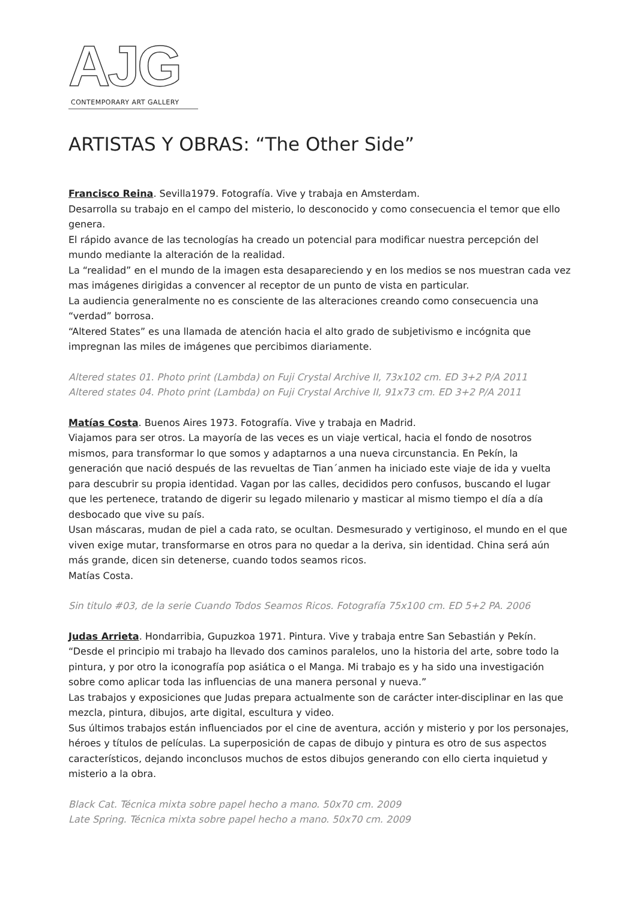AJG
CONTEMPORARY ART GALLERY
ARTISTAS Y OBRAS: “The Other Side”
Francisco Reina. Sevilla1979. Fotografía. Vive y trabaja en Amsterdam.
Desarrolla su trabajo en el campo del misterio, lo desconocido y como consecuencia el temor que ello genera.
El rápido avance de las tecnologías ha creado un potencial para modificar nuestra percepción del mundo mediante la alteración de la realidad.
La “realidad” en el mundo de la imagen esta desapareciendo y en los medios se nos muestran cada vez mas imágenes dirigidas a convencer al receptor de un punto de vista en particular.
La audiencia generalmente no es consciente de las alteraciones creando como consecuencia una “verdad” borrosa.
“Altered States” es una llamada de atención hacia el alto grado de subjetivismo e incógnita que impregnan las miles de imágenes que percibimos diariamente.
Altered states 01. Photo print (Lambda) on Fuji Crystal Archive II, 73x102 cm. ED 3+2 P/A 2011
Altered states 04. Photo print (Lambda) on Fuji Crystal Archive II, 91x73 cm. ED 3+2 P/A 2011
Matías Costa. Buenos Aires 1973. Fotografía. Vive y trabaja en Madrid.
Viajamos para ser otros. La mayoría de las veces es un viaje vertical, hacia el fondo de nosotros mismos, para transformar lo que somos y adaptarnos a una nueva circunstancia. En Pekín, la generación que nació después de las revueltas de Tian´anmen ha iniciado este viaje de ida y vuelta para descubrir su propia identidad. Vagan por las calles, decididos pero confusos, buscando el lugar que les pertenece, tratando de digerir su legado milenario y masticar al mismo tiempo el día a día desbocado que vive su país.
Usan máscaras, mudan de piel a cada rato, se ocultan. Desmesurado y vertiginoso, el mundo en el que viven exige mutar, transformarse en otros para no quedar a la deriva, sin identidad. China será aún más grande, dicen sin detenerse, cuando todos seamos ricos.
Matías Costa.
Sin titulo #03, de la serie Cuando Todos Seamos Ricos. Fotografía 75x100 cm. ED 5+2 PA. 2006
Judas Arrieta. Hondarribia, Gupuzkoa 1971. Pintura. Vive y trabaja entre San Sebastián y Pekín.
“Desde el principio mi trabajo ha llevado dos caminos paralelos, uno la historia del arte, sobre todo la pintura, y por otro la iconografía pop asiática o el Manga. Mi trabajo es y ha sido una investigación sobre como aplicar toda las influencias de una manera personal y nueva.”
Las trabajos y exposiciones que Judas prepara actualmente son de carácter inter-disciplinar en las que mezcla, pintura, dibujos, arte digital, escultura y video.
Sus últimos trabajos están influenciados por el cine de aventura, acción y misterio y por los personajes, héroes y títulos de películas. La superposición de capas de dibujo y pintura es otro de sus aspectos característicos, dejando inconclusos muchos de estos dibujos generando con ello cierta inquietud y misterio a la obra.
Black Cat. Técnica mixta sobre papel hecho a mano. 50x70 cm. 2009
Late Spring. Técnica mixta sobre papel hecho a mano. 50x70 cm. 2009